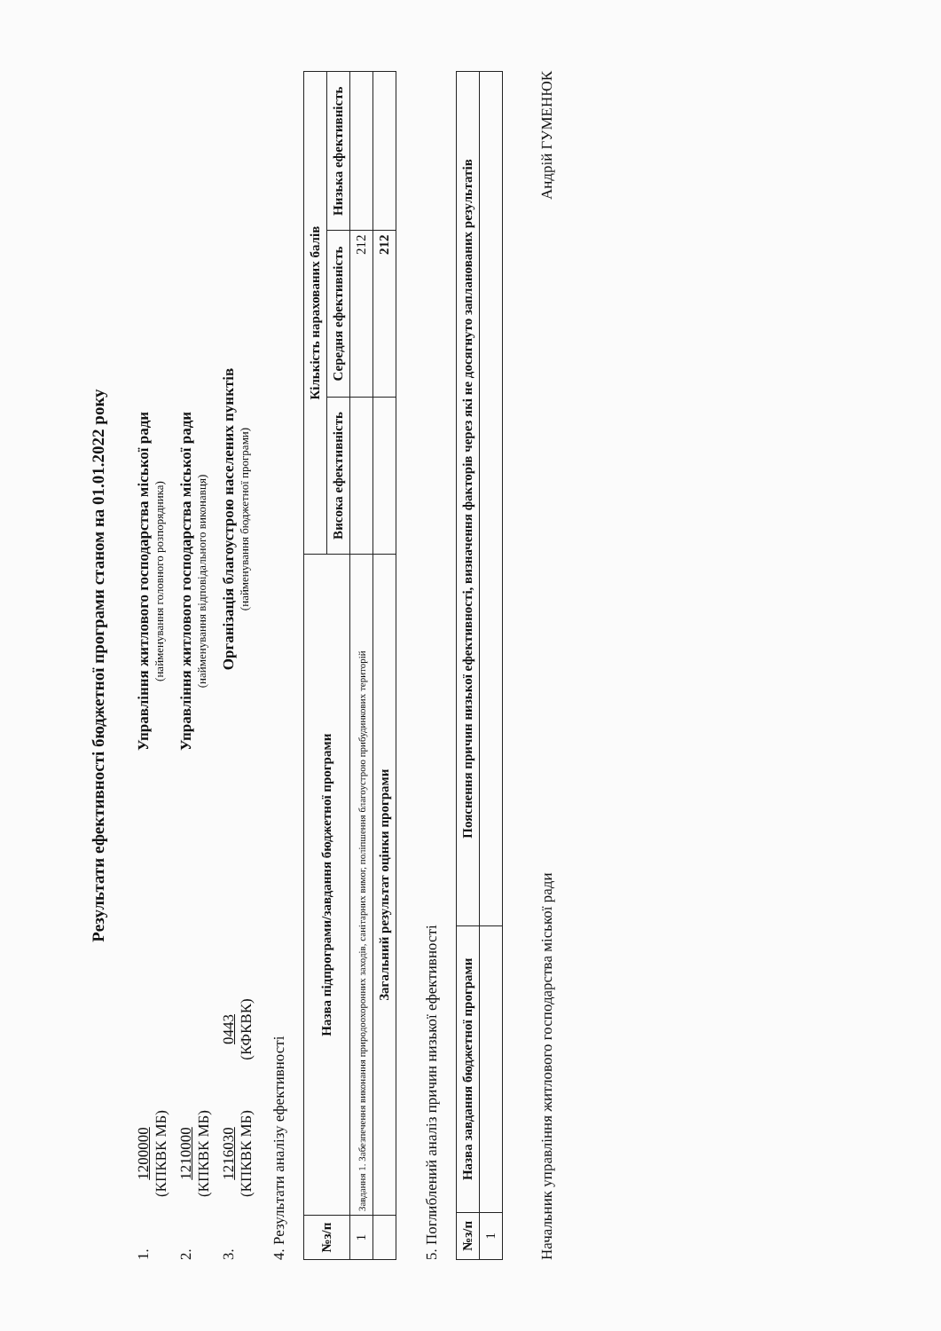Результати ефективності бюджетної програми станом на 01.01.2022 року
1.
1200000
(КПКВК МБ)
Управління житлового господарства міської ради
(найменування головного розпорядника)
2.
1210000
(КПКВК МБ)
Управління житлового господарства міської ради
(найменування відповідального виконавця)
3.
1216030
(КПКВК МБ)
0443
(КФКВК)
Організація благоустрою населених пунктів
(найменування бюджетної програми)
4. Результати аналізу ефективності
| №з/п | Назва підпрограми/завдання бюджетної програми | Кількість нарахованих балів | | |
| --- | --- | --- | --- | --- |
| | | Висока ефективність | Середня ефективність | Низька ефективність |
| 1 | Завдання 1. Забезпечення виконання природоохоронних заходів, санітарних вимог, поліпшення благоустрою прибудинкових територій | | 212 | |
| | Загальний результат оцінки програми | | 212 | |
5. Поглиблений аналіз причин низької ефективності
| №з/п | Назва завдання бюджетної програми | Пояснення причин низької ефективності, визначення факторів через які не досягнуто запланованих результатів |
| --- | --- | --- |
| 1 | | |
Начальник управління житлового господарства міської ради Андрій ГУМЕНЮК